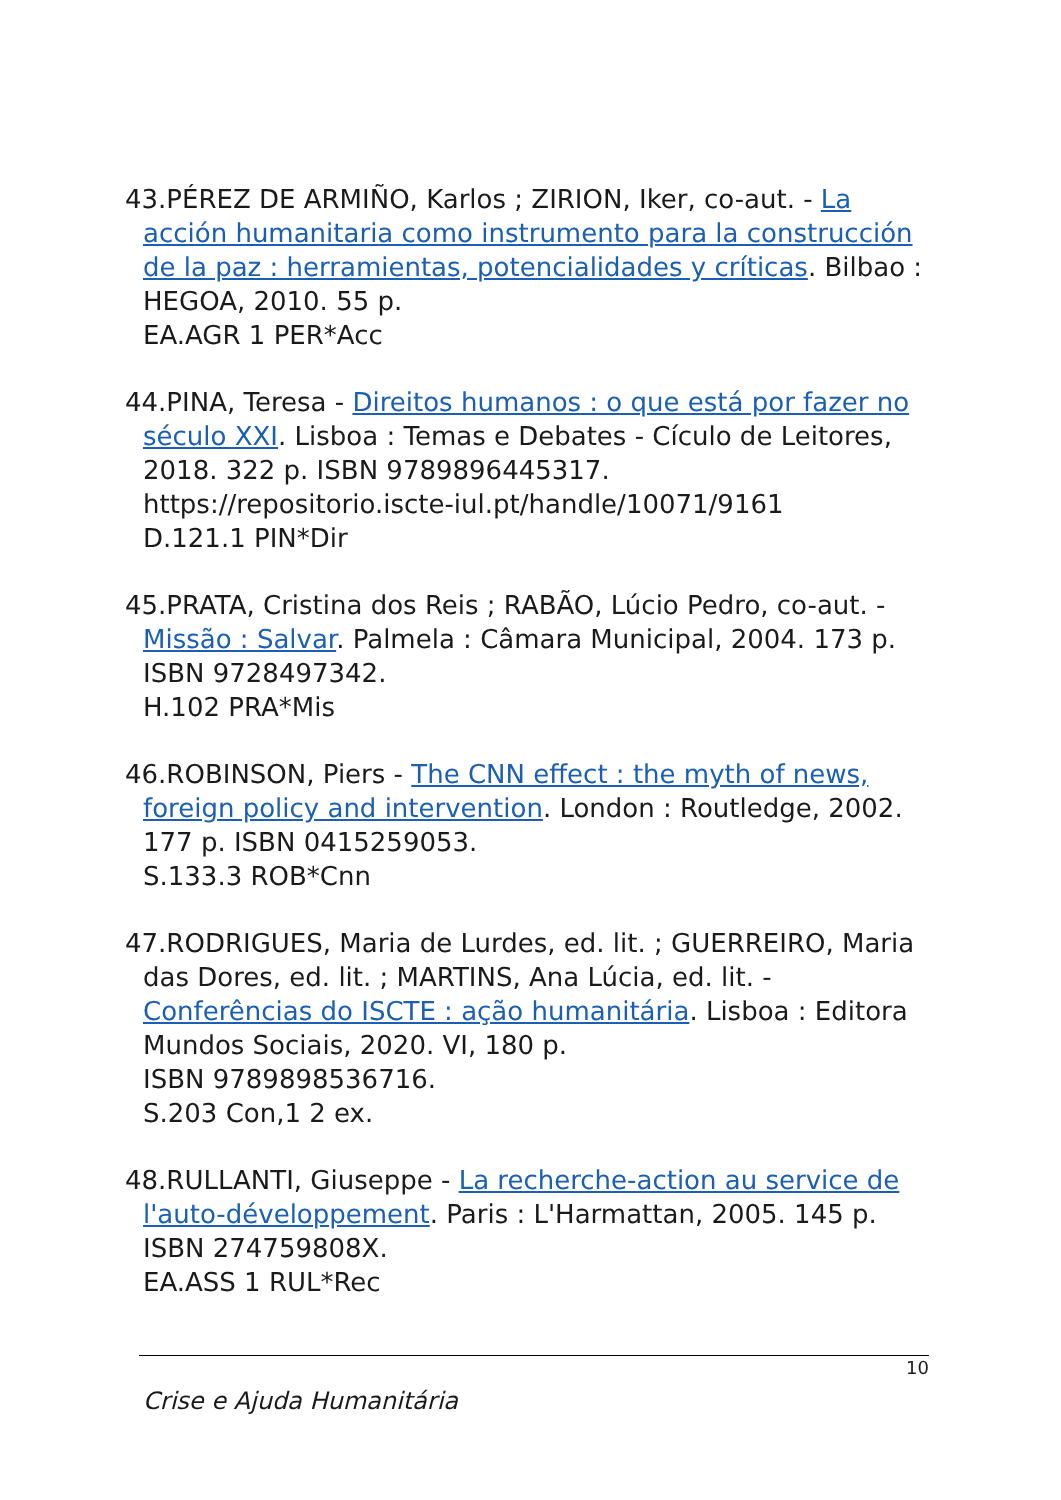43.PÉREZ DE ARMIÑO, Karlos ; ZIRION, Iker, co-aut. - La acción humanitaria como instrumento para la construcción de la paz : herramientas, potencialidades y críticas. Bilbao : HEGOA, 2010. 55 p.
EA.AGR 1 PER*Acc
44.PINA, Teresa - Direitos humanos : o que está por fazer no século XXI. Lisboa : Temas e Debates - Cículo de Leitores, 2018. 322 p. ISBN 9789896445317. https://repositorio.iscte-iul.pt/handle/10071/9161
D.121.1 PIN*Dir
45.PRATA, Cristina dos Reis ; RABÃO, Lúcio Pedro, co-aut. - Missão : Salvar. Palmela : Câmara Municipal, 2004. 173 p. ISBN 9728497342.
H.102 PRA*Mis
46.ROBINSON, Piers - The CNN effect : the myth of news, foreign policy and intervention. London : Routledge, 2002. 177 p. ISBN 0415259053.
S.133.3 ROB*Cnn
47.RODRIGUES, Maria de Lurdes, ed. lit. ; GUERREIRO, Maria das Dores, ed. lit. ; MARTINS, Ana Lúcia, ed. lit. - Conferências do ISCTE : ação humanitária. Lisboa : Editora Mundos Sociais, 2020. VI, 180 p.
ISBN 9789898536716.
S.203 Con,1 2 ex.
48.RULLANTI, Giuseppe - La recherche-action au service de l'auto-développement. Paris : L'Harmattan, 2005. 145 p. ISBN 274759808X.
EA.ASS 1 RUL*Rec
10
Crise e Ajuda Humanitária